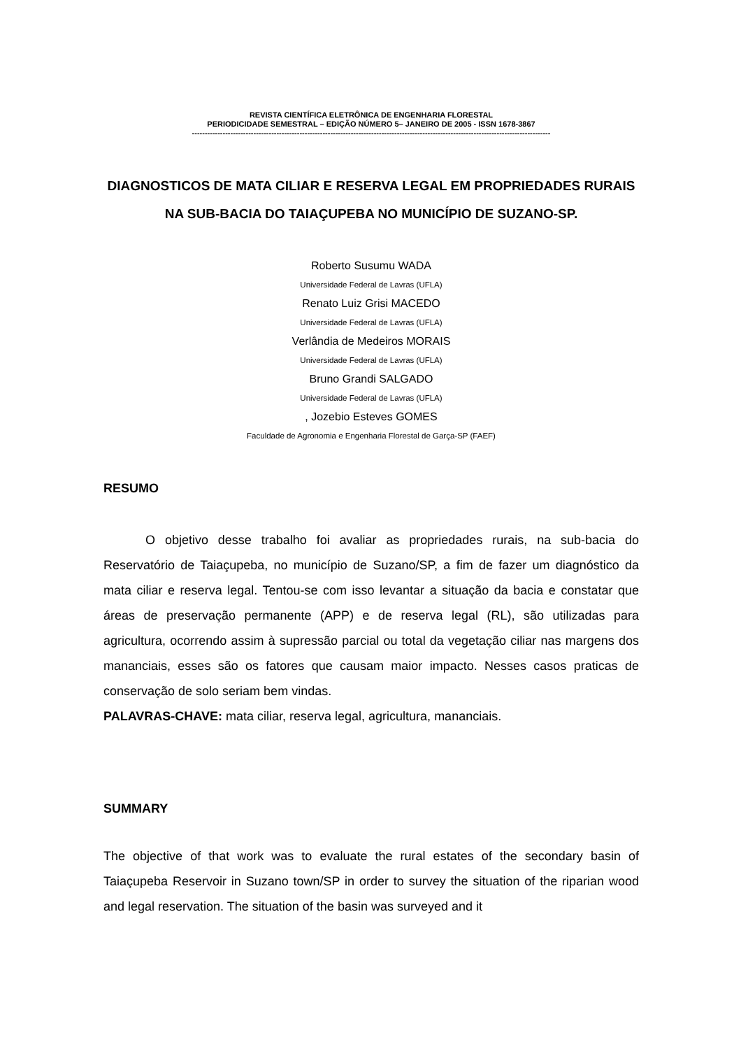REVISTA CIENTÍFICA ELETRÔNICA DE ENGENHARIA FLORESTAL
PERIODICIDADE SEMESTRAL – EDIÇÃO NÚMERO 5– JANEIRO DE 2005 - ISSN 1678-3867
--------------------------------------------------------------------------------------------------------------------------------------------
DIAGNOSTICOS DE MATA CILIAR E RESERVA LEGAL EM PROPRIEDADES RURAIS NA SUB-BACIA DO TAIAÇUPEBA NO MUNICÍPIO DE SUZANO-SP.
Roberto Susumu WADA
Universidade Federal de Lavras (UFLA)
Renato Luiz Grisi MACEDO
Universidade Federal de Lavras (UFLA)
Verlândia de Medeiros MORAIS
Universidade Federal de Lavras (UFLA)
Bruno Grandi SALGADO
Universidade Federal de Lavras (UFLA)
, Jozebio Esteves GOMES
Faculdade de Agronomia e Engenharia Florestal de Garça-SP (FAEF)
RESUMO
O objetivo desse trabalho foi avaliar as propriedades rurais, na sub-bacia do Reservatório de Taiaçupeba, no município de Suzano/SP, a fim de fazer um diagnóstico da mata ciliar e reserva legal. Tentou-se com isso levantar a situação da bacia e constatar que áreas de preservação permanente (APP) e de reserva legal (RL), são utilizadas para agricultura, ocorrendo assim à supressão parcial ou total da vegetação ciliar nas margens dos mananciais, esses são os fatores que causam maior impacto. Nesses casos praticas de conservação de solo seriam bem vindas.
PALAVRAS-CHAVE: mata ciliar, reserva legal, agricultura, mananciais.
SUMMARY
The objective of that work was to evaluate the rural estates of the secondary basin of Taiaçupeba Reservoir in Suzano town/SP in order to survey the situation of the riparian wood and legal reservation. The situation of the basin was surveyed and it